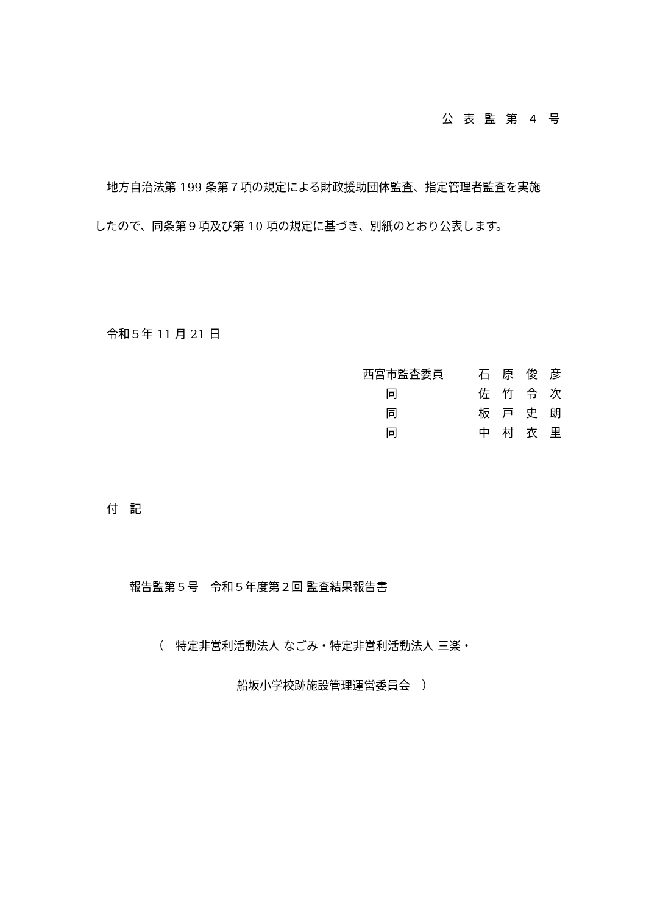公表監第４号
地方自治法第 199 条第７項の規定による財政援助団体監査、指定管理者監査を実施
したので、同条第９項及び第 10 項の規定に基づき、別紙のとおり公表します。
令和５年 11 月 21 日
西宮市監査委員 石原俊彦
　　同 佐竹令次
　　同 板戸史朗
　　同 中村衣里
付　記
報告監第５号　令和５年度第２回 監査結果報告書
（　特定非営利活動法人 なごみ・特定非営利活動法人 三楽・
船坂小学校跡施設管理運営委員会　）